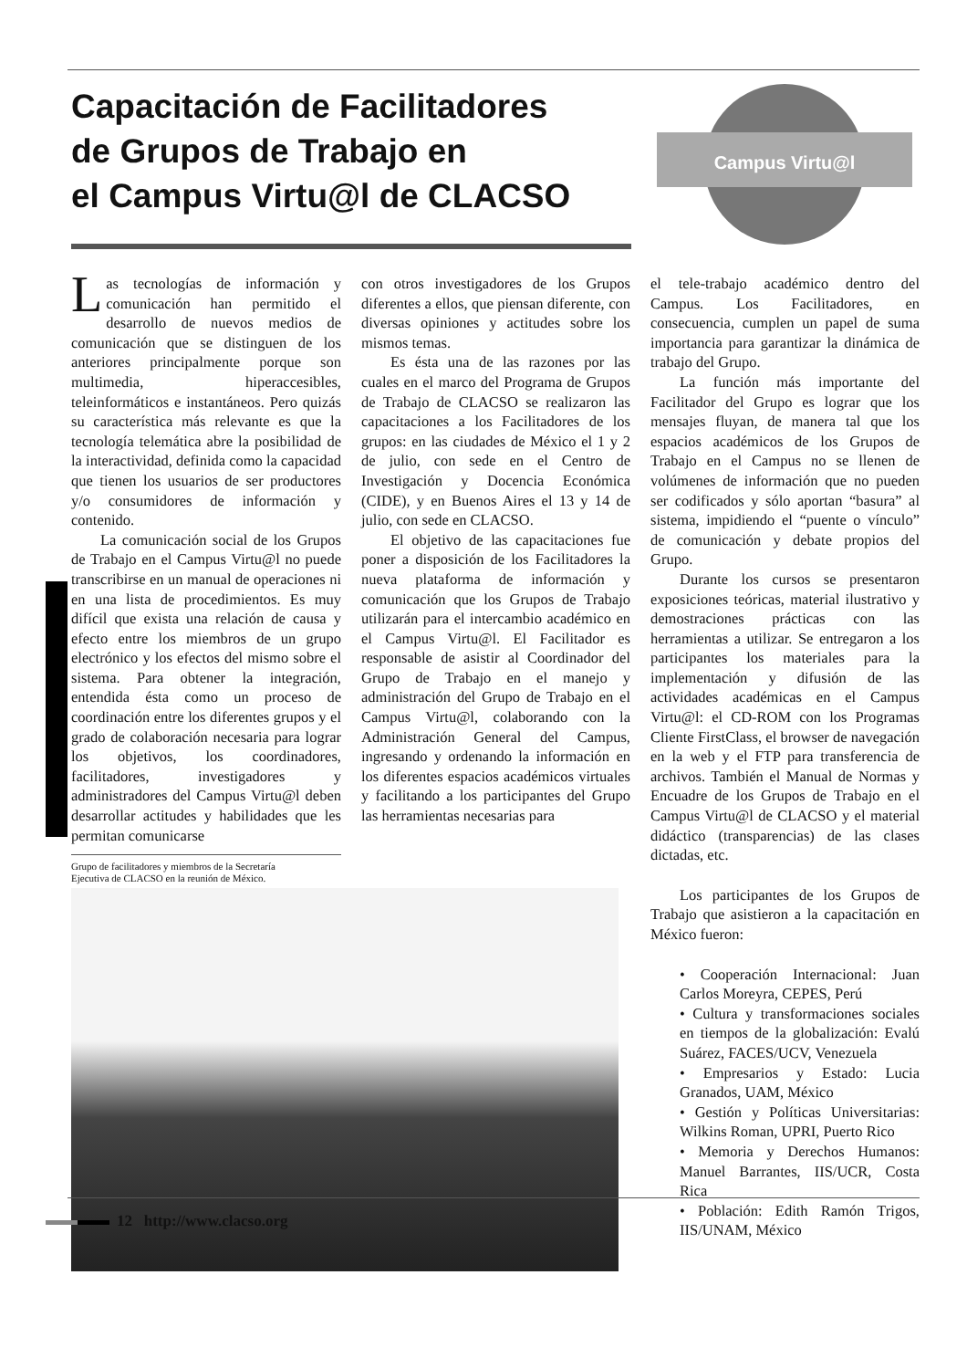Capacitación de Facilitadores
de Grupos de Trabajo en
el Campus Virtu@l de CLACSO
Campus Virtu@l
Las tecnologías de información y comunicación han permitido el desarrollo de nuevos medios de comunicación que se distinguen de los anteriores principalmente porque son multimedia, hiperaccesibles, teleinformáticos e instantáneos. Pero quizás su característica más relevante es que la tecnología telemática abre la posibilidad de la interactividad, definida como la capacidad que tienen los usuarios de ser productores y/o consumidores de información y contenido.
La comunicación social de los Grupos de Trabajo en el Campus Virtu@l no puede transcribirse en un manual de operaciones ni en una lista de procedimientos. Es muy difícil que exista una relación de causa y efecto entre los miembros de un grupo electrónico y los efectos del mismo sobre el sistema. Para obtener la integración, entendida ésta como un proceso de coordinación entre los diferentes grupos y el grado de colaboración necesaria para lograr los objetivos, los coordinadores, facilitadores, investigadores y administradores del Campus Virtu@l deben desarrollar actitudes y habilidades que les permitan comunicarse
Grupo de facilitadores y miembros de la Secretaría
Ejecutiva de CLACSO en la reunión de México.
con otros investigadores de los Grupos diferentes a ellos, que piensan diferente, con diversas opiniones y actitudes sobre los mismos temas.
Es ésta una de las razones por las cuales en el marco del Programa de Grupos de Trabajo de CLACSO se realizaron las capacitaciones a los Facilitadores de los grupos: en las ciudades de México el 1 y 2 de julio, con sede en el Centro de Investigación y Docencia Económica (CIDE), y en Buenos Aires el 13 y 14 de julio, con sede en CLACSO.
El objetivo de las capacitaciones fue poner a disposición de los Facilitadores la nueva plataforma de información y comunicación que los Grupos de Trabajo utilizarán para el intercambio académico en el Campus Virtu@l. El Facilitador es responsable de asistir al Coordinador del Grupo de Trabajo en el manejo y administración del Grupo de Trabajo en el Campus Virtu@l, colaborando con la Administración General del Campus, ingresando y ordenando la información en los diferentes espacios académicos virtuales y facilitando a los participantes del Grupo las herramientas necesarias para
el tele-trabajo académico dentro del Campus. Los Facilitadores, en consecuencia, cumplen un papel de suma importancia para garantizar la dinámica de trabajo del Grupo.
La función más importante del Facilitador del Grupo es lograr que los mensajes fluyan, de manera tal que los espacios académicos de los Grupos de Trabajo en el Campus no se llenen de volúmenes de información que no pueden ser codificados y sólo aportan “basura” al sistema, impidiendo el “puente o vínculo” de comunicación y debate propios del Grupo.
Durante los cursos se presentaron exposiciones teóricas, material ilustrativo y demostraciones prácticas con las herramientas a utilizar. Se entregaron a los participantes los materiales para la implementación y difusión de las actividades académicas en el Campus Virtu@l: el CD-ROM con los Programas Cliente FirstClass, el browser de navegación en la web y el FTP para transferencia de archivos. También el Manual de Normas y Encuadre de los Grupos de Trabajo en el Campus Virtu@l de CLACSO y el material didáctico (transparencias) de las clases dictadas, etc.
Los participantes de los Grupos de Trabajo que asistieron a la capacitación en México fueron:
• Cooperación Internacional: Juan Carlos Moreyra, CEPES, Perú
• Cultura y transformaciones sociales en tiempos de la globalización: Evalú Suárez, FACES/UCV, Venezuela
• Empresarios y Estado: Lucia Granados, UAM, México
• Gestión y Políticas Universitarias: Wilkins Roman, UPRI, Puerto Rico
• Memoria y Derechos Humanos: Manuel Barrantes, IIS/UCR, Costa Rica
• Población: Edith Ramón Trigos, IIS/UNAM, México
12 http://www.clacso.org